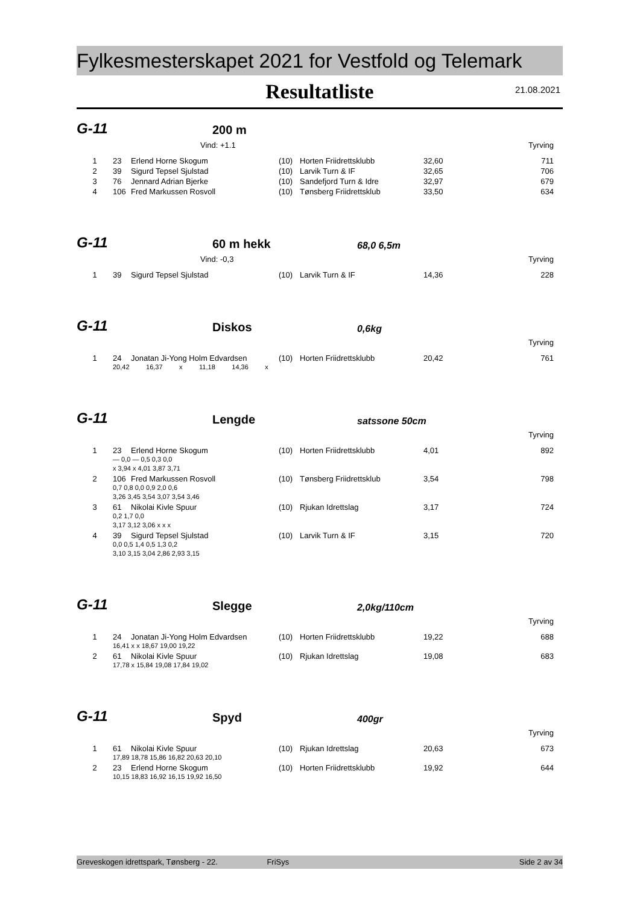Fylkesmesterskapet 2021 for Vestfold og Telemark
Resultatliste
21.08.2021
G-11 200 m
Vind: +1.1 Tyrving
| 1 | 23 | Erlend Horne Skogum | (10) | Horten Friidrettsklubb | 32,60 | 711 |
| 2 | 39 | Sigurd Tepsel Sjulstad | (10) | Larvik Turn & IF | 32,65 | 706 |
| 3 | 76 | Jennard Adrian Bjerke | (10) | Sandefjord Turn & Idre | 32,97 | 679 |
| 4 | 106 | Fred Markussen Rosvoll | (10) | Tønsberg Friidrettsklub | 33,50 | 634 |
G-11 60 m hekk 68,0 6,5m
Vind: -0,3 Tyrving
| 1 | 39 | Sigurd Tepsel Sjulstad | (10) | Larvik Turn & IF | 14,36 | 228 |
G-11 Diskos 0,6kg
Tyrving
| 1 | 24 | Jonatan Ji-Yong Holm Edvardsen | (10) | Horten Friidrettsklubb | 20,42 | 761 |
| | 20,42 16,37 x 11,18 14,36 x | | | | | |
G-11 Lengde satssone 50cm
Tyrving
| 1 | 23 | Erlend Horne Skogum | (10) | Horten Friidrettsklubb | 4,01 | 892 |
| | — 0,0 — 0,5 0,3 0,0 | | | | | |
| | x 3,94 x 4,01 3,87 3,71 | | | | | |
| 2 | 106 | Fred Markussen Rosvoll | (10) | Tønsberg Friidrettsklub | 3,54 | 798 |
| | 0,7 0,8 0,0 0,9 2,0 0,6 | | | | | |
| | 3,26 3,45 3,54 3,07 3,54 3,46 | | | | | |
| 3 | 61 | Nikolai Kivle Spuur | (10) | Rjukan Idrettslag | 3,17 | 724 |
| | 0,2 1,7 0,0 | | | | | |
| | 3,17 3,12 3,06 x x x | | | | | |
| 4 | 39 | Sigurd Tepsel Sjulstad | (10) | Larvik Turn & IF | 3,15 | 720 |
| | 0,0 0,5 1,4 0,5 1,3 0,2 | | | | | |
| | 3,10 3,15 3,04 2,86 2,93 3,15 | | | | | |
G-11 Slegge 2,0kg/110cm
Tyrving
| 1 | 24 | Jonatan Ji-Yong Holm Edvardsen | (10) | Horten Friidrettsklubb | 19,22 | 688 |
| | 16,41 x x 18,67 19,00 19,22 | | | | | |
| 2 | 61 | Nikolai Kivle Spuur | (10) | Rjukan Idrettslag | 19,08 | 683 |
| | 17,78 x 15,84 19,08 17,84 19,02 | | | | | |
G-11 Spyd 400gr
Tyrving
| 1 | 61 | Nikolai Kivle Spuur | (10) | Rjukan Idrettslag | 20,63 | 673 |
| | 17,89 18,78 15,86 16,82 20,63 20,10 | | | | | |
| 2 | 23 | Erlend Horne Skogum | (10) | Horten Friidrettsklubb | 19,92 | 644 |
| | 10,15 18,83 16,92 16,15 19,92 16,50 | | | | | |
Greveskogen idrettspark, Tønsberg - 22. FriSys Side 2 av 34